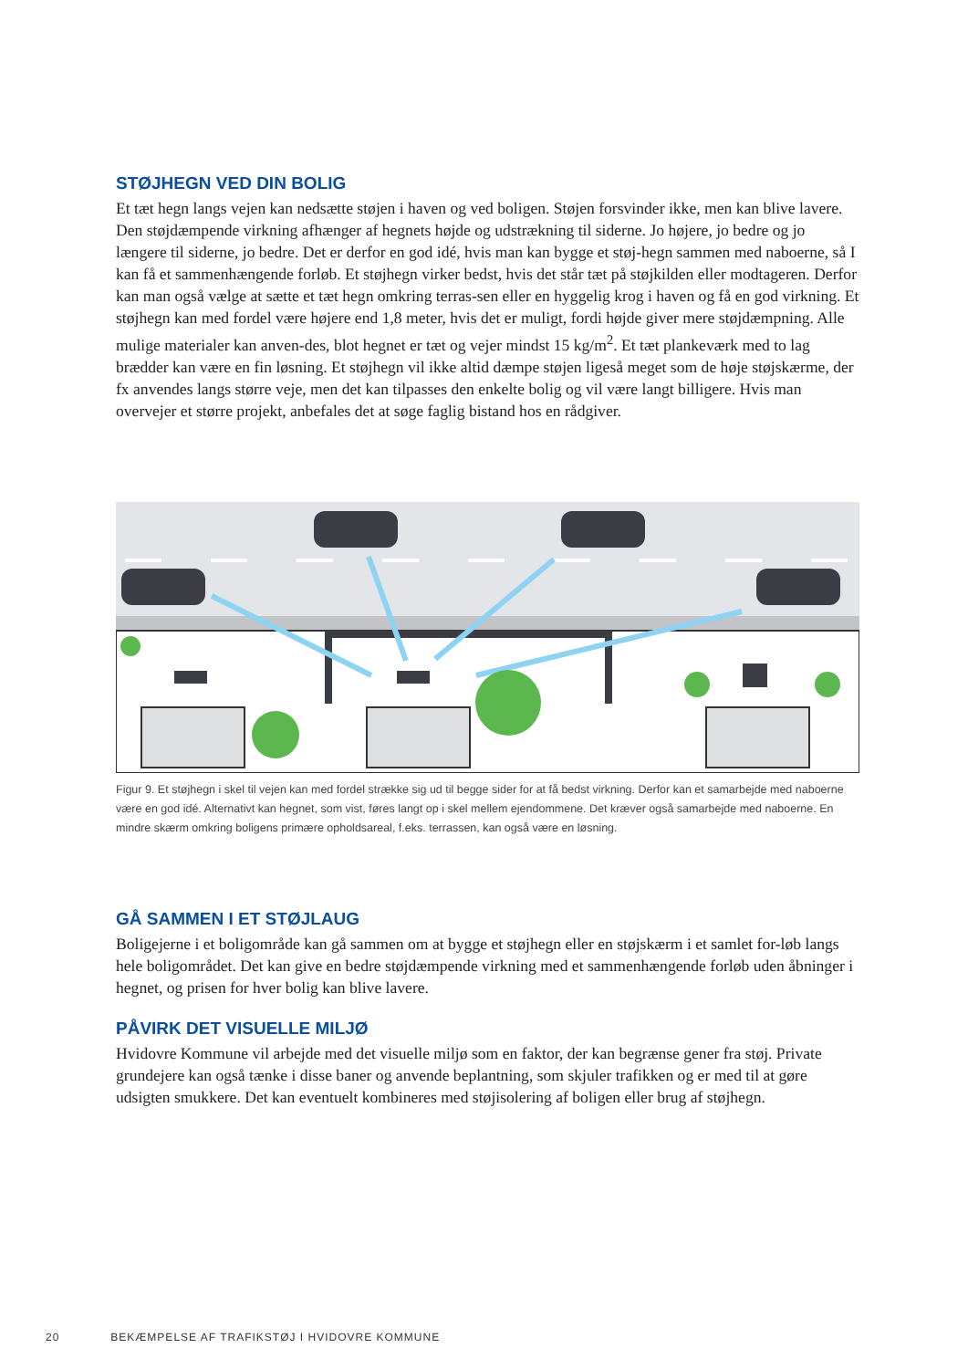STØJHEGN VED DIN BOLIG
Et tæt hegn langs vejen kan nedsætte støjen i haven og ved boligen. Støjen forsvinder ikke, men kan blive lavere. Den støjdæmpende virkning afhænger af hegnets højde og udstrækning til siderne. Jo højere, jo bedre og jo længere til siderne, jo bedre. Det er derfor en god idé, hvis man kan bygge et støj-hegn sammen med naboerne, så I kan få et sammenhængende forløb. Et støjhegn virker bedst, hvis det står tæt på støjkilden eller modtageren. Derfor kan man også vælge at sætte et tæt hegn omkring terras-sen eller en hyggelig krog i haven og få en god virkning. Et støjhegn kan med fordel være højere end 1,8 meter, hvis det er muligt, fordi højde giver mere støjdæmpning. Alle mulige materialer kan anven-des, blot hegnet er tæt og vejer mindst 15 kg/m<sup>2</sup>. Et tæt plankeværk med to lag brædder kan være en fin løsning. Et støjhegn vil ikke altid dæmpe støjen ligeså meget som de høje støjskærme, der fx anvendes langs større veje, men det kan tilpasses den enkelte bolig og vil være langt billigere. Hvis man overvejer et større projekt, anbefales det at søge faglig bistand hos en rådgiver.
Figur 9. Et støjhegn i skel til vejen kan med fordel strække sig ud til begge sider for at få bedst virkning. Derfor kan et samarbejde med naboerne være en god idé. Alternativt kan hegnet, som vist, føres langt op i skel mellem ejendommene. Det kræver også samarbejde med naboerne. En mindre skærm omkring boligens primære opholdsareal, f.eks. terrassen, kan også være en løsning.
GÅ SAMMEN I ET STØJLAUG
Boligejerne i et boligområde kan gå sammen om at bygge et støjhegn eller en støjskærm i et samlet for-løb langs hele boligområdet. Det kan give en bedre støjdæmpende virkning med et sammenhængende forløb uden åbninger i hegnet, og prisen for hver bolig kan blive lavere.
PÅVIRK DET VISUELLE MILJØ
Hvidovre Kommune vil arbejde med det visuelle miljø som en faktor, der kan begrænse gener fra støj. Private grundejere kan også tænke i disse baner og anvende beplantning, som skjuler trafikken og er med til at gøre udsigten smukkere. Det kan eventuelt kombineres med støjisolering af boligen eller brug af støjhegn.
20 BEKÆMPELSE AF TRAFIKSTØJ I HVIDOVRE KOMMUNE